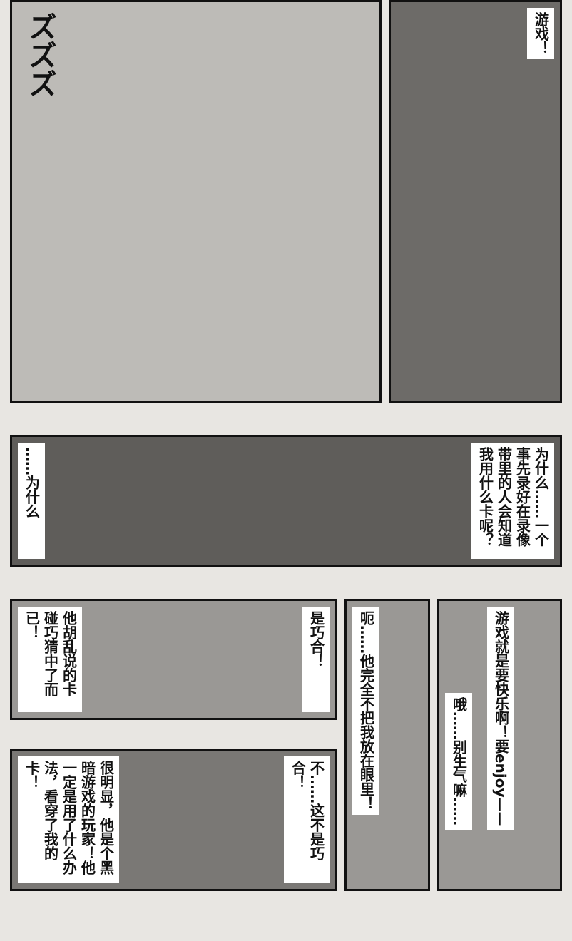ズズズ
游戏！
……为什么
为什么……一个事先录好在录像带里的人会知道我用什么卡呢？
他胡乱说的卡碰巧猜中了而已！
是巧合！
很明显，他是个黑暗游戏的玩家！他一定是用了什么办法，看穿了我的卡！
不……这不是巧合！
呃……他完全不把我放在眼里！
哦……别生气嘛……
游戏就是要快乐啊！要enjoy——